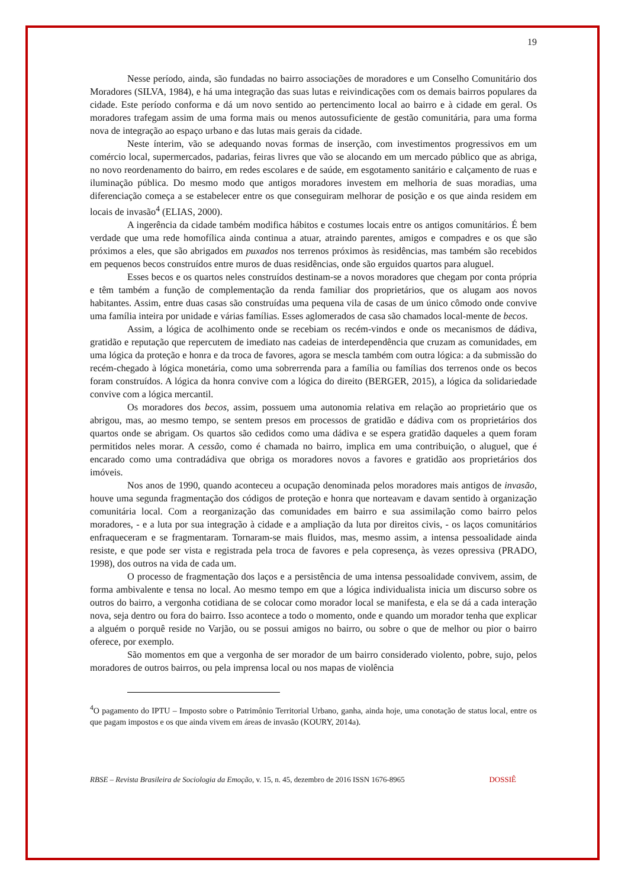19
Nesse período, ainda, são fundadas no bairro associações de moradores e um Conselho Comunitário dos Moradores (SILVA, 1984), e há uma integração das suas lutas e reivindicações com os demais bairros populares da cidade. Este período conforma e dá um novo sentido ao pertencimento local ao bairro e à cidade em geral. Os moradores trafegam assim de uma forma mais ou menos autossuficiente de gestão comunitária, para uma forma nova de integração ao espaço urbano e das lutas mais gerais da cidade.
Neste ínterim, vão se adequando novas formas de inserção, com investimentos progressivos em um comércio local, supermercados, padarias, feiras livres que vão se alocando em um mercado público que as abriga, no novo reordenamento do bairro, em redes escolares e de saúde, em esgotamento sanitário e calçamento de ruas e iluminação pública. Do mesmo modo que antigos moradores investem em melhoria de suas moradias, uma diferenciação começa a se estabelecer entre os que conseguiram melhorar de posição e os que ainda residem em locais de invasão<sup>4</sup> (ELIAS, 2000).
A ingerência da cidade também modifica hábitos e costumes locais entre os antigos comunitários. É bem verdade que uma rede homofílica ainda continua a atuar, atraindo parentes, amigos e compadres e os que são próximos a eles, que são abrigados em puxados nos terrenos próximos às residências, mas também são recebidos em pequenos becos construídos entre muros de duas residências, onde são erguidos quartos para aluguel.
Esses becos e os quartos neles construídos destinam-se a novos moradores que chegam por conta própria e têm também a função de complementação da renda familiar dos proprietários, que os alugam aos novos habitantes. Assim, entre duas casas são construídas uma pequena vila de casas de um único cômodo onde convive uma família inteira por unidade e várias famílias. Esses aglomerados de casa são chamados local-mente de becos.
Assim, a lógica de acolhimento onde se recebiam os recém-vindos e onde os mecanismos de dádiva, gratidão e reputação que repercutem de imediato nas cadeias de interdependência que cruzam as comunidades, em uma lógica da proteção e honra e da troca de favores, agora se mescla também com outra lógica: a da submissão do recém-chegado à lógica monetária, como uma sobrerrenda para a família ou famílias dos terrenos onde os becos foram construídos. A lógica da honra convive com a lógica do direito (BERGER, 2015), a lógica da solidariedade convive com a lógica mercantil.
Os moradores dos becos, assim, possuem uma autonomia relativa em relação ao proprietário que os abrigou, mas, ao mesmo tempo, se sentem presos em processos de gratidão e dádiva com os proprietários dos quartos onde se abrigam. Os quartos são cedidos como uma dádiva e se espera gratidão daqueles a quem foram permitidos neles morar. A cessão, como é chamada no bairro, implica em uma contribuição, o aluguel, que é encarado como uma contradádiva que obriga os moradores novos a favores e gratidão aos proprietários dos imóveis.
Nos anos de 1990, quando aconteceu a ocupação denominada pelos moradores mais antigos de invasão, houve uma segunda fragmentação dos códigos de proteção e honra que norteavam e davam sentido à organização comunitária local. Com a reorganização das comunidades em bairro e sua assimilação como bairro pelos moradores, - e a luta por sua integração à cidade e a ampliação da luta por direitos civis, - os laços comunitários enfraqueceram e se fragmentaram. Tornaram-se mais fluidos, mas, mesmo assim, a intensa pessoalidade ainda resiste, e que pode ser vista e registrada pela troca de favores e pela copresença, às vezes opressiva (PRADO, 1998), dos outros na vida de cada um.
O processo de fragmentação dos laços e a persistência de uma intensa pessoalidade convivem, assim, de forma ambivalente e tensa no local. Ao mesmo tempo em que a lógica individualista inicia um discurso sobre os outros do bairro, a vergonha cotidiana de se colocar como morador local se manifesta, e ela se dá a cada interação nova, seja dentro ou fora do bairro. Isso acontece a todo o momento, onde e quando um morador tenha que explicar a alguém o porquê reside no Varjão, ou se possui amigos no bairro, ou sobre o que de melhor ou pior o bairro oferece, por exemplo.
São momentos em que a vergonha de ser morador de um bairro considerado violento, pobre, sujo, pelos moradores de outros bairros, ou pela imprensa local ou nos mapas de violência
<sup>4</sup> O pagamento do IPTU – Imposto sobre o Patrimônio Territorial Urbano, ganha, ainda hoje, uma conotação de status local, entre os que pagam impostos e os que ainda vivem em áreas de invasão (KOURY, 2014a).
RBSE – Revista Brasileira de Sociologia da Emoção, v. 15, n. 45, dezembro de 2016 ISSN 1676-8965 DOSSIÊ